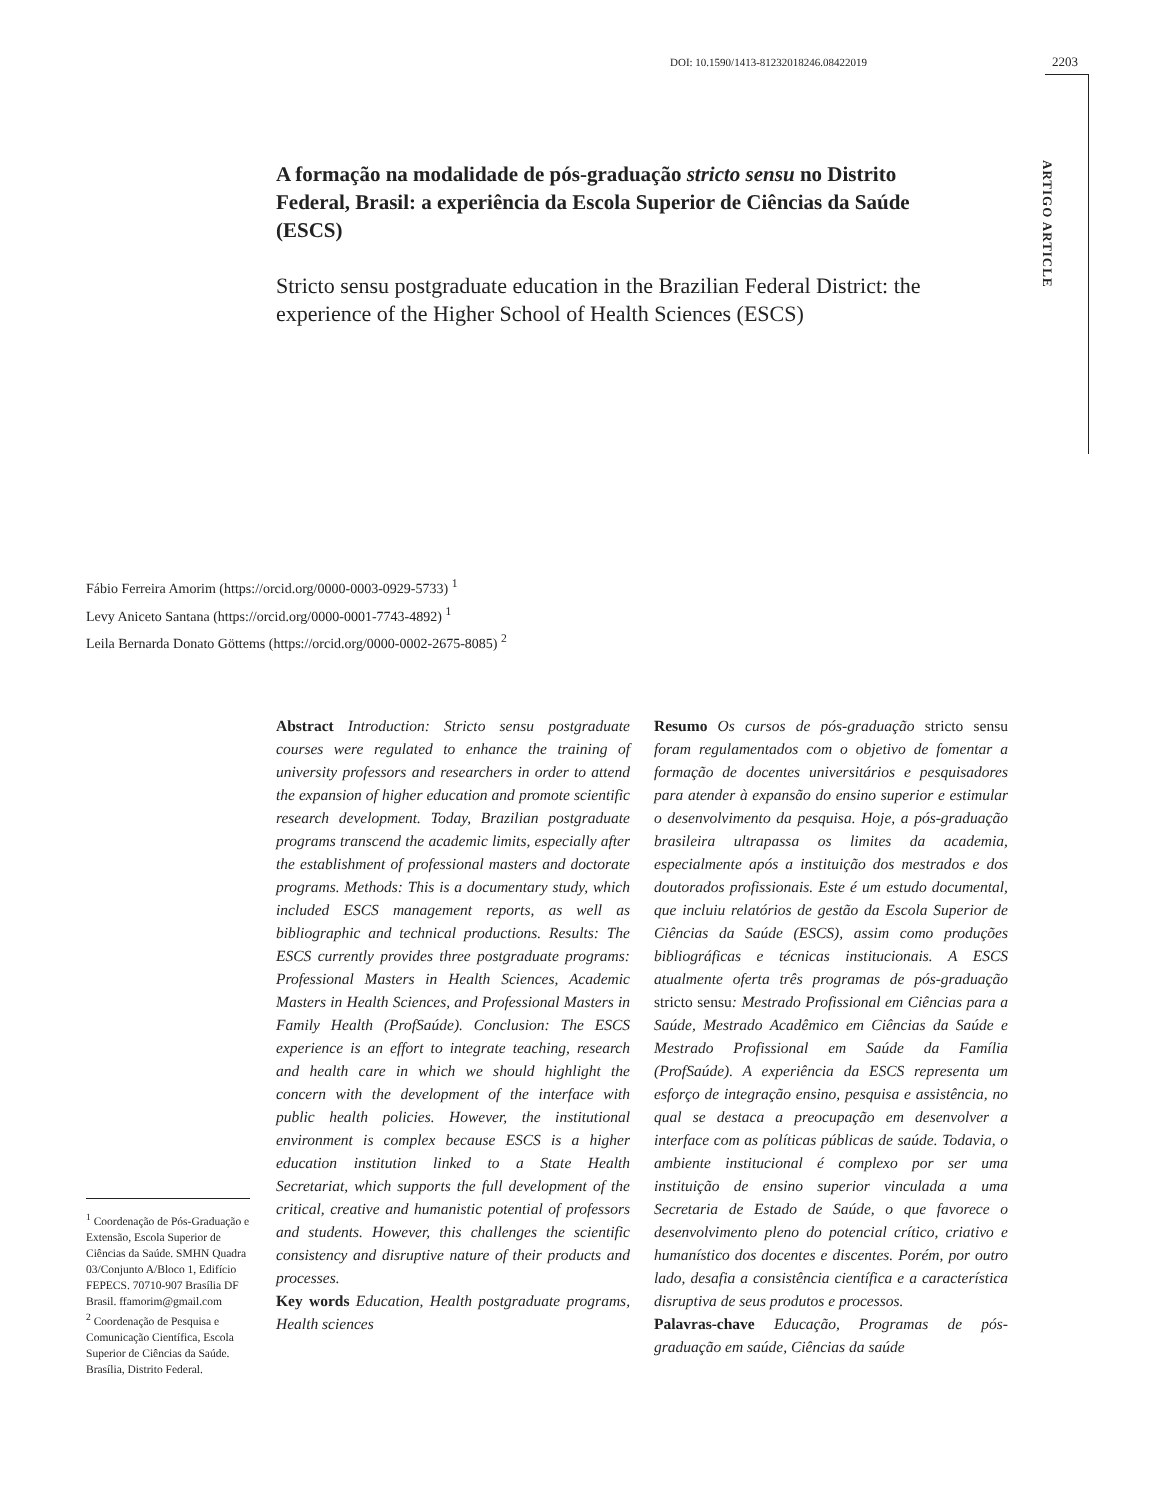DOI: 10.1590/1413-81232018246.08422019
2203
ARTIGO ARTICLE
A formação na modalidade de pós-graduação stricto sensu no Distrito Federal, Brasil: a experiência da Escola Superior de Ciências da Saúde (ESCS)
Stricto sensu postgraduate education in the Brazilian Federal District: the experience of the Higher School of Health Sciences (ESCS)
Fábio Ferreira Amorim (https://orcid.org/0000-0003-0929-5733) <sup>1</sup>
Levy Aniceto Santana (https://orcid.org/0000-0001-7743-4892) <sup>1</sup>
Leila Bernarda Donato Göttems (https://orcid.org/0000-0002-2675-8085) <sup>2</sup>
Abstract Introduction: Stricto sensu postgraduate courses were regulated to enhance the training of university professors and researchers in order to attend the expansion of higher education and promote scientific research development. Today, Brazilian postgraduate programs transcend the academic limits, especially after the establishment of professional masters and doctorate programs. Methods: This is a documentary study, which included ESCS management reports, as well as bibliographic and technical productions. Results: The ESCS currently provides three postgraduate programs: Professional Masters in Health Sciences, Academic Masters in Health Sciences, and Professional Masters in Family Health (ProfSaúde). Conclusion: The ESCS experience is an effort to integrate teaching, research and health care in which we should highlight the concern with the development of the interface with public health policies. However, the institutional environment is complex because ESCS is a higher education institution linked to a State Health Secretariat, which supports the full development of the critical, creative and humanistic potential of professors and students. However, this challenges the scientific consistency and disruptive nature of their products and processes.
Key words Education, Health postgraduate programs, Health sciences
Resumo Os cursos de pós-graduação stricto sensu foram regulamentados com o objetivo de fomentar a formação de docentes universitários e pesquisadores para atender à expansão do ensino superior e estimular o desenvolvimento da pesquisa. Hoje, a pós-graduação brasileira ultrapassa os limites da academia, especialmente após a instituição dos mestrados e dos doutorados profissionais. Este é um estudo documental, que incluiu relatórios de gestão da Escola Superior de Ciências da Saúde (ESCS), assim como produções bibliográficas e técnicas institucionais. A ESCS atualmente oferta três programas de pós-graduação stricto sensu: Mestrado Profissional em Ciências para a Saúde, Mestrado Acadêmico em Ciências da Saúde e Mestrado Profissional em Saúde da Família (ProfSaúde). A experiência da ESCS representa um esforço de integração ensino, pesquisa e assistência, no qual se destaca a preocupação em desenvolver a interface com as políticas públicas de saúde. Todavia, o ambiente institucional é complexo por ser uma instituição de ensino superior vinculada a uma Secretaria de Estado de Saúde, o que favorece o desenvolvimento pleno do potencial crítico, criativo e humanístico dos docentes e discentes. Porém, por outro lado, desafia a consistência científica e a característica disruptiva de seus produtos e processos.
Palavras-chave Educação, Programas de pós-graduação em saúde, Ciências da saúde
<sup>1</sup> Coordenação de Pós-Graduação e Extensão, Escola Superior de Ciências da Saúde. SMHN Quadra 03/Conjunto A/Bloco 1, Edifício FEPECS. 70710-907 Brasília DF Brasil. ffamorim@gmail.com
<sup>2</sup> Coordenação de Pesquisa e Comunicação Científica, Escola Superior de Ciências da Saúde. Brasília, Distrito Federal.